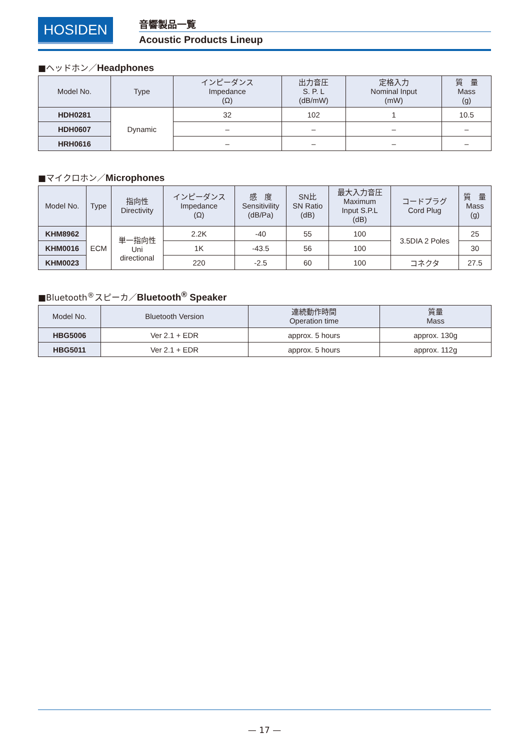HOSIDEN
音響製品一覧
Acoustic Products Lineup
■ヘッドホン／Headphones
| Model No. | Type | インピーダンス Impedance (Ω) | 出力音圧 S. P. L (dB/mW) | 定格入力 Nominal Input (mW) | 質 量 Mass (g) |
| --- | --- | --- | --- | --- | --- |
| HDH0281 | Dynamic | 32 | 102 | 1 | 10.5 |
| HDH0607 | | – | – | – | – |
| HRH0616 | | – | – | – | – |
■マイクロホン／Microphones
| Model No. | Type | 指向性 Directivity | インピーダンス Impedance (Ω) | 感 度 Sensitivility (dB/Pa) | SN比 SN Ratio (dB) | 最大入力音圧 Maximum Input S.P.L (dB) | コードプラグ Cord Plug | 質 量 Mass (g) |
| --- | --- | --- | --- | --- | --- | --- | --- | --- |
| KHM8962 | ECM | 単一指向性 Uni directional | 2.2K | -40 | 55 | 100 | 3.5DIA 2 Poles | 25 |
| KHM0016 | | | 1K | -43.5 | 56 | 100 | | 30 |
| KHM0023 | | | 220 | -2.5 | 60 | 100 | コネクタ | 27.5 |
■Bluetooth<sup>®</sup>スピーカ／Bluetooth<sup>®</sup> Speaker
| Model No. | Bluetooth Version | 連続動作時間 Operation time | 質量 Mass |
| --- | --- | --- | --- |
| HBG5006 | Ver 2.1 + EDR | approx. 5 hours | approx. 130g |
| HBG5011 | Ver 2.1 + EDR | approx. 5 hours | approx. 112g |
— 17 —